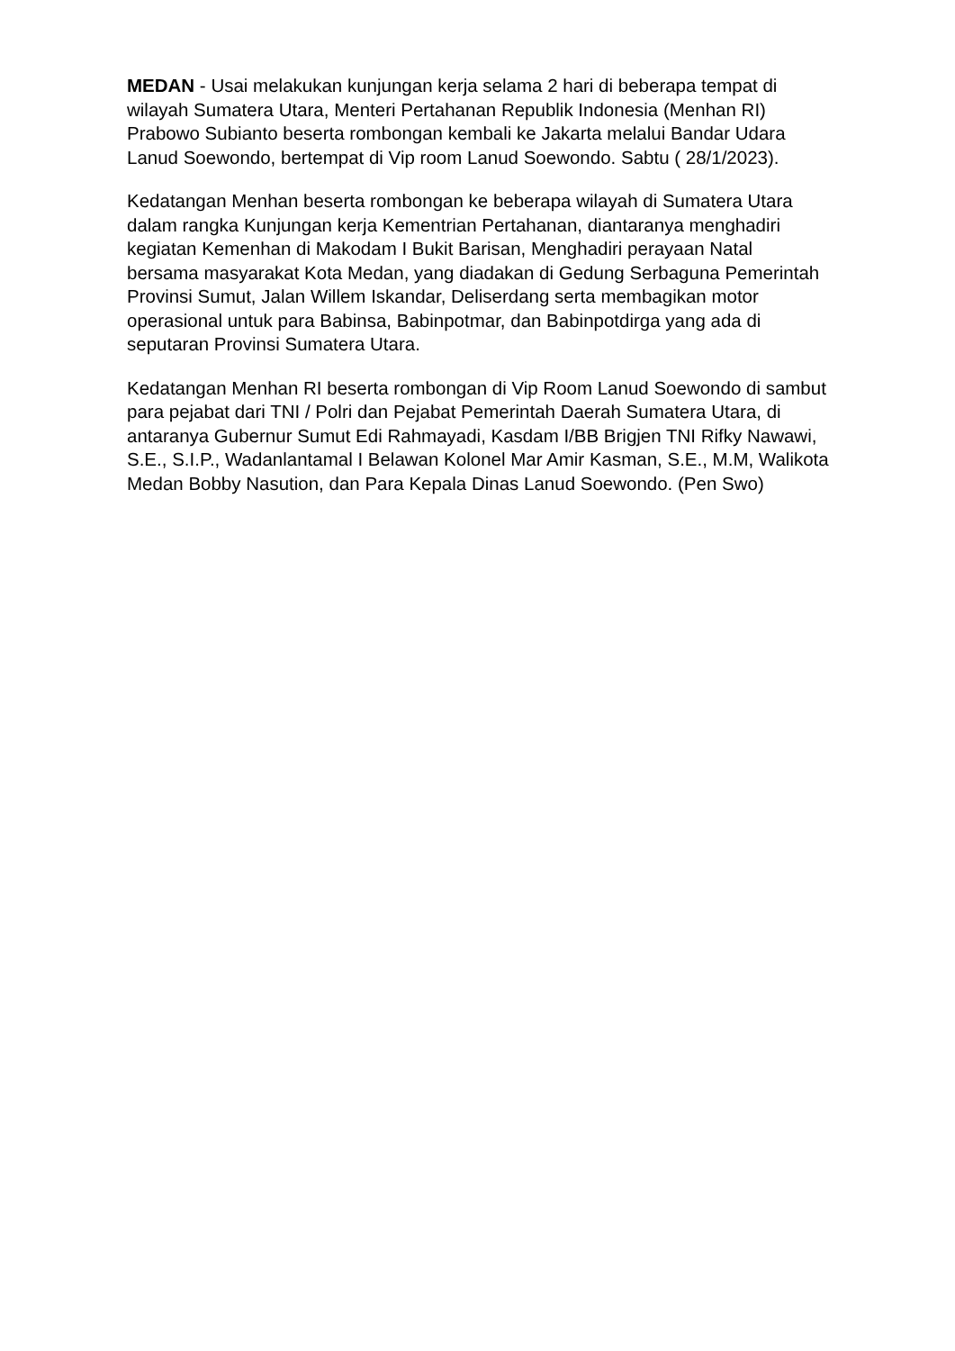MEDAN - Usai melakukan kunjungan kerja selama 2 hari di beberapa tempat di wilayah Sumatera Utara, Menteri Pertahanan Republik Indonesia (Menhan RI) Prabowo Subianto beserta rombongan kembali ke Jakarta melalui Bandar Udara Lanud Soewondo, bertempat di Vip room Lanud Soewondo. Sabtu ( 28/1/2023).
Kedatangan Menhan beserta rombongan ke beberapa wilayah di Sumatera Utara dalam rangka Kunjungan kerja Kementrian Pertahanan, diantaranya menghadiri kegiatan Kemenhan di Makodam I Bukit Barisan, Menghadiri perayaan Natal bersama masyarakat Kota Medan, yang diadakan di Gedung Serbaguna Pemerintah Provinsi Sumut, Jalan Willem Iskandar, Deliserdang serta membagikan motor operasional untuk para Babinsa, Babinpotmar, dan Babinpotdirga yang ada di seputaran Provinsi Sumatera Utara.
Kedatangan Menhan RI beserta rombongan di Vip Room Lanud Soewondo di sambut para pejabat dari TNI / Polri dan Pejabat Pemerintah Daerah Sumatera Utara, di antaranya Gubernur Sumut Edi Rahmayadi, Kasdam I/BB Brigjen TNI Rifky Nawawi, S.E., S.I.P., Wadanlantamal I Belawan Kolonel Mar Amir Kasman, S.E., M.M, Walikota Medan Bobby Nasution, dan Para Kepala Dinas Lanud Soewondo. (Pen Swo)